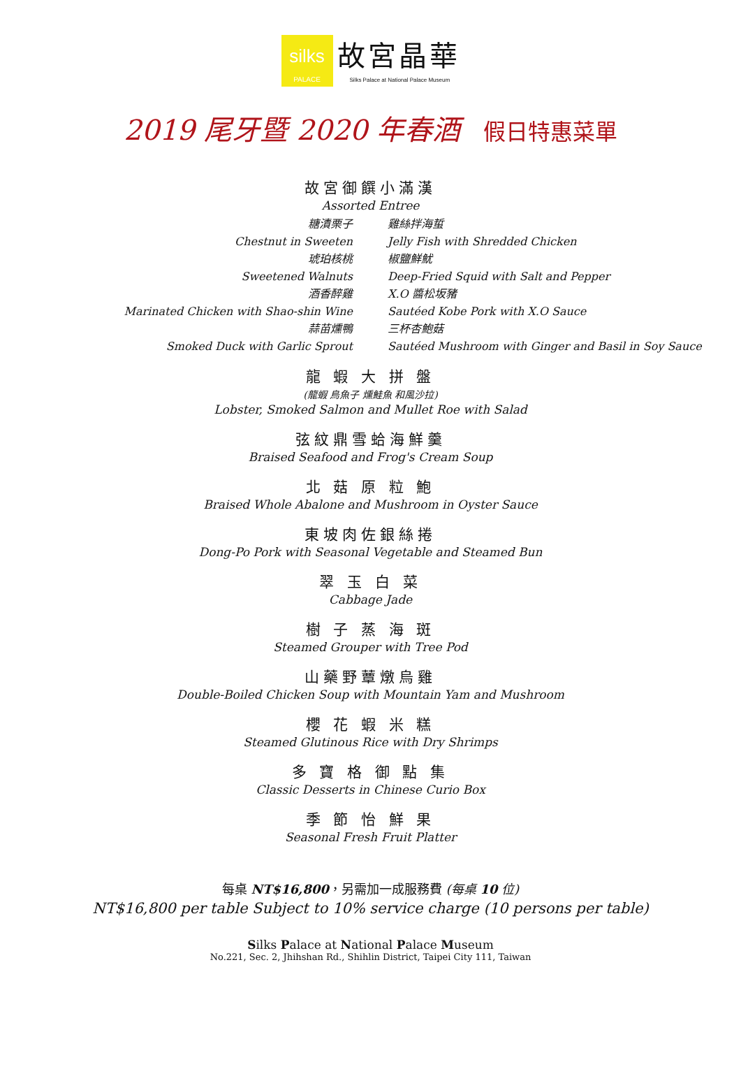silks
PALACE
故宮晶華
Silks Palace at National Palace Museum
2019 尾牙暨 2020 年春酒 假日特惠菜單
故宮御饌小滿漢
Assorted Entree
糖漬栗子
Chestnut in Sweeten
琥珀核桃
Sweetened Walnuts
酒香醉雞
Marinated Chicken with Shao-shin Wine
蒜苗燻鴨
Smoked Duck with Garlic Sprout
雞絲拌海蜇
Jelly Fish with Shredded Chicken
椒鹽鮮魷
Deep-Fried Squid with Salt and Pepper
X.O 醬松坂豬
Sautéed Kobe Pork with X.O Sauce
三杯杏鮑菇
Sautéed Mushroom with Ginger and Basil in Soy Sauce
龍 蝦 大 拼 盤
(龍蝦 烏魚子 燻鮭魚 和風沙拉)
Lobster, Smoked Salmon and Mullet Roe with Salad
弦紋鼎雪蛤海鮮羹
Braised Seafood and Frog's Cream Soup
北 菇 原 粒 鮑
Braised Whole Abalone and Mushroom in Oyster Sauce
東坡肉佐銀絲捲
Dong-Po Pork with Seasonal Vegetable and Steamed Bun
翠 玉 白 菜
Cabbage Jade
樹 子 蒸 海 斑
Steamed Grouper with Tree Pod
山藥野蕈燉烏雞
Double-Boiled Chicken Soup with Mountain Yam and Mushroom
櫻 花 蝦 米 糕
Steamed Glutinous Rice with Dry Shrimps
多 寶 格 御 點 集
Classic Desserts in Chinese Curio Box
季 節 怡 鮮 果
Seasonal Fresh Fruit Platter
每桌 NT$16,800，另需加一成服務費 (每桌 10 位)
NT$16,800 per table Subject to 10% service charge (10 persons per table)
Silks Palace at National Palace Museum
No.221, Sec. 2, Jhihshan Rd., Shihlin District, Taipei City 111, Taiwan